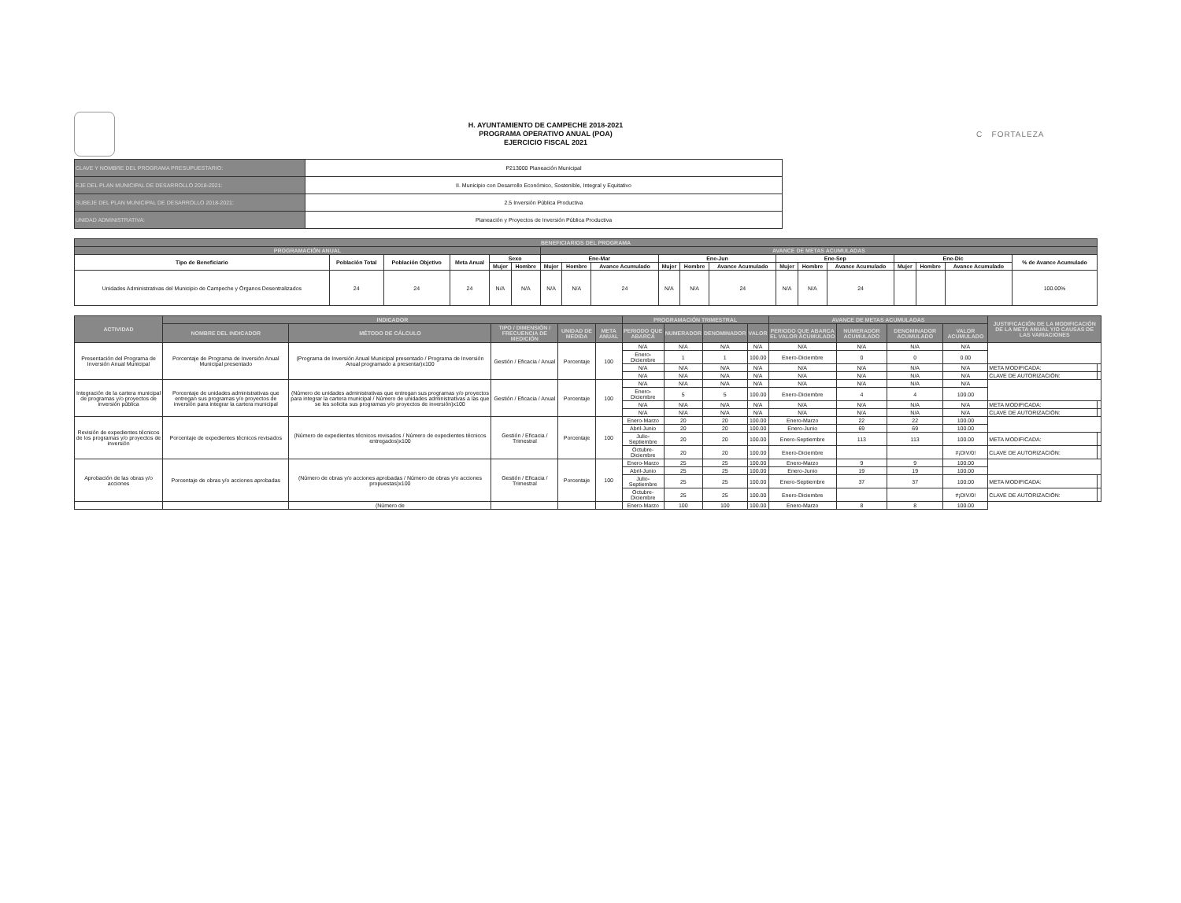H. AYUNTAMIENTO DE CAMPECHE 2018-2021
PROGRAMA OPERATIVO ANUAL (POA)
EJERCICIO FISCAL 2021
C FORTALEZA
| CLAVE Y NOMBRE DEL PROGRAMA PRESUPUESTARIO: | P213000 Planeación Municipal |
| EJE DEL PLAN MUNICIPAL DE DESARROLLO 2018-2021: | II. Municipio con Desarrollo Económico, Sostenible, Integral y Equitativo |
| SUBEJE DEL PLAN MUNICIPAL DE DESARROLLO 2018-2021: | 2.5 Inversión Pública Productiva |
| UNIDAD ADMINISTRATIVA: | Planeación y Proyectos de Inversión Pública Productiva |
| BENEFICIARIOS DEL PROGRAMA | | | | | | | | | | | | | | | | | | |
| --- | --- | --- | --- | --- | --- | --- | --- | --- | --- | --- | --- | --- | --- | --- | --- | --- | --- | --- |
| PROGRAMACIÓN ANUAL | | | | | | AVANCE DE METAS ACUMULADAS | | | | | | | | | | | | |
| Tipo de Beneficiario | Población Total | Población Objetivo | Meta Anual | Sexo | | Ene-Mar | | | Ene-Jun | | | Ene-Sep | | | Ene-Dic | | | % de Avance Acumulado |
| | | | | Mujer | Hombre | Mujer | Hombre | Avance Acumulado | Mujer | Hombre | Avance Acumulado | Mujer | Hombre | Avance Acumulado | Mujer | Hombre | Avance Acumulado | |
| Unidades Administrativas del Municipio de Campeche y Órganos Desentralizados | 24 | 24 | 24 | N/A | N/A | N/A | N/A | 24 | N/A | N/A | 24 | N/A | N/A | 24 | | | | 100.00% |
| ACTIVIDAD | INDICADOR | | | | | PROGRAMACIÓN TRIMESTRAL | | | | AVANCE DE METAS ACUMULADAS | | | | JUSTIFICACIÓN DE LA MODIFICACIÓN DE LA META ANUAL Y/O CAUSAS DE LAS VARIACIONES | |
| --- | --- | --- | --- | --- | --- | --- | --- | --- | --- | --- | --- | --- | --- | --- | --- |
| | NOMBRE DEL INDICADOR | MÉTODO DE CÁLCULO | TIPO / DIMENSIÓN / FRECUENCIA DE MEDICIÓN | UNIDAD DE MEDIDA | META ANUAL | PERIODO QUE ABARCA | NUMERADOR | DENOMINADOR | VALOR | PERIODO QUE ABARCA EL VALOR ACUMULADO | NUMERADOR ACUMULADO | DENOMINADOR ACUMULADO | VALOR ACUMULADO | | |
| Presentación del Programa de Inversión Anual Municipal | Porcentaje de Programa de Inversión Anual Municipal presentado | (Programa de Inversión Anual Municipal presentado / Programa de Inversión Anual programado a presentar)x100 | Gestión / Eficacia / Anual | Porcentaje | 100 | N/A | N/A | N/A | N/A | N/A | N/A | N/A | N/A | | |
| | | | | | | Enero-Diciembre | 1 | 1 | 100.00 | Enero-Diciembre | 0 | 0 | 0.00 | | |
| | | | | | | N/A | N/A | N/A | N/A | N/A | N/A | N/A | N/A | META MODIFICADA: | |
| | | | | | | N/A | N/A | N/A | N/A | N/A | N/A | N/A | N/A | CLAVE DE AUTORIZACIÓN: | |
| Integración de la cartera municipal de programas y/o proyectos de inversión pública | Porcentaje de unidades administrativas que entregan sus programas y/o proyectos de inversión para integrar la cartera municipal | (Número de unidades administrativas que entregan sus programas y/o proyectos para integrar la cartera municipal / Número de unidades administrativas a las que se les solicita sus programas y/o proyectos de inversión)x100 | Gestión / Eficacia / Anual | Porcentaje | 100 | N/A | N/A | N/A | N/A | N/A | N/A | N/A | N/A | | |
| | | | | | | Enero-Diciembre | 5 | 5 | 100.00 | Enero-Diciembre | 4 | 4 | 100.00 | | |
| | | | | | | N/A | N/A | N/A | N/A | N/A | N/A | N/A | N/A | META MODIFICADA: | |
| | | | | | | N/A | N/A | N/A | N/A | N/A | N/A | N/A | N/A | CLAVE DE AUTORIZACIÓN: | |
| Revisión de expedientes técnicos de los programas y/o proyectos de inversión | Porcentaje de expedientes técnicos revisados | (Número de expedientes técnicos revisados / Número de expedientes técnicos entregados)x100 | Gestión / Eficacia / Trimestral | Porcentaje | 100 | Enero-Marzo | 20 | 20 | 100.00 | Enero-Marzo | 22 | 22 | 100.00 | | |
| | | | | | | Abril-Junio | 20 | 20 | 100.00 | Enero-Junio | 69 | 69 | 100.00 | | |
| | | | | | | Julio-Septiembre | 20 | 20 | 100.00 | Enero-Septiembre | 113 | 113 | 100.00 | META MODIFICADA: | |
| | | | | | | Octubre-Diciembre | 20 | 20 | 100.00 | Enero-Diciembre | | | #¡DIV/0! | CLAVE DE AUTORIZACIÓN: | |
| Aprobación de las obras y/o acciones | Porcentaje de obras y/o acciones aprobadas | (Número de obras y/o acciones aprobadas / Número de obras y/o acciones propuestas)x100 | Gestión / Eficacia / Trimestral | Porcentaje | 100 | Enero-Marzo | 25 | 25 | 100.00 | Enero-Marzo | 9 | 9 | 100.00 | | |
| | | | | | | Abril-Junio | 25 | 25 | 100.00 | Enero-Junio | 19 | 19 | 100.00 | | |
| | | | | | | Julio-Septiembre | 25 | 25 | 100.00 | Enero-Septiembre | 37 | 37 | 100.00 | META MODIFICADA: | |
| | | | | | | Octubre-Diciembre | 25 | 25 | 100.00 | Enero-Diciembre | | | #¡DIV/0! | CLAVE DE AUTORIZACIÓN: | |
| | | (Número de | | | | Enero-Marzo | 100 | 100 | 100.00 | Enero-Marzo | 8 | 8 | 100.00 | | |